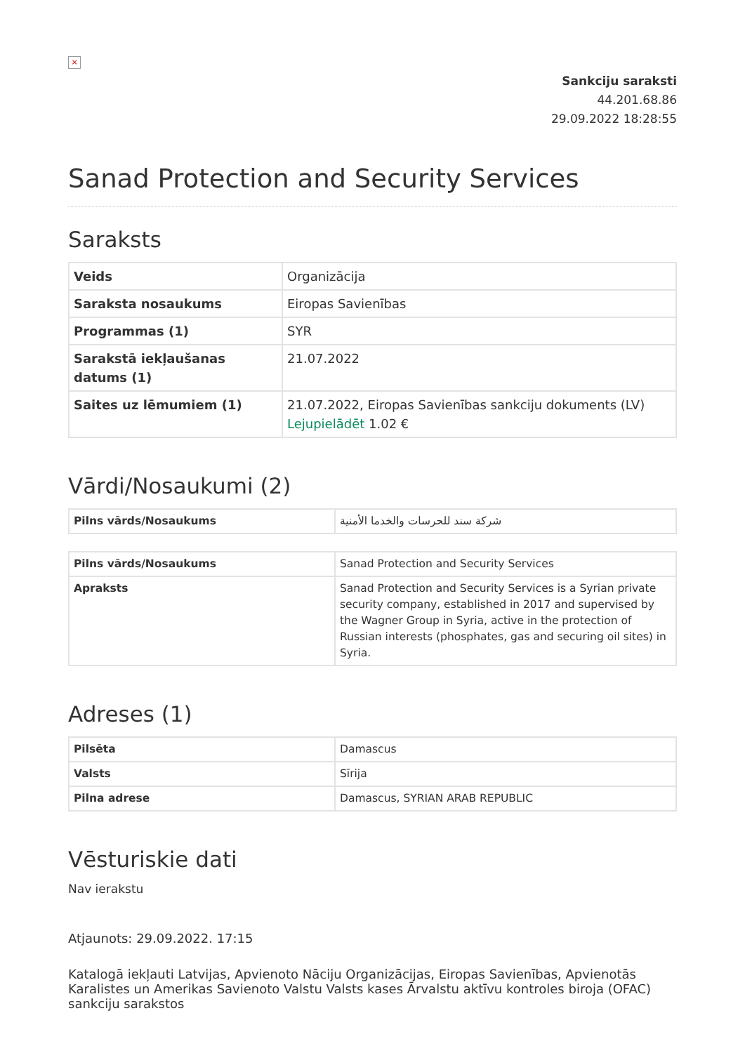×
Sankciju saraksti
44.201.68.86
29.09.2022 18:28:55
Sanad Protection and Security Services
Saraksts
| Veids | Organizācija |
| Saraksta nosaukums | Eiropas Savienības |
| Programmas (1) | SYR |
| Sarakstā iekļaušanas datums (1) | 21.07.2022 |
| Saites uz lēmumiem (1) | 21.07.2022, Eiropas Savienības sankciju dokuments (LV) Lejupielādēt 1.02 € |
Vārdi/Nosaukumi (2)
| Pilns vārds/Nosaukums | شركة سند للحرسات والخدما الأمنية |
| Pilns vārds/Nosaukums | Sanad Protection and Security Services |
| Apraksts | Sanad Protection and Security Services is a Syrian private security company, established in 2017 and supervised by the Wagner Group in Syria, active in the protection of Russian interests (phosphates, gas and securing oil sites) in Syria. |
Adreses (1)
| Pilsēta | Damascus |
| Valsts | Sīrija |
| Pilna adrese | Damascus, SYRIAN ARAB REPUBLIC |
Vēsturiskie dati
Nav ierakstu
Atjaunots: 29.09.2022. 17:15
Katalogā iekļauti Latvijas, Apvienoto Nāciju Organizācijas, Eiropas Savienības, Apvienotās Karalistes un Amerikas Savienoto Valstu Valsts kases Ārvalstu aktīvu kontroles biroja (OFAC) sankciju sarakstos